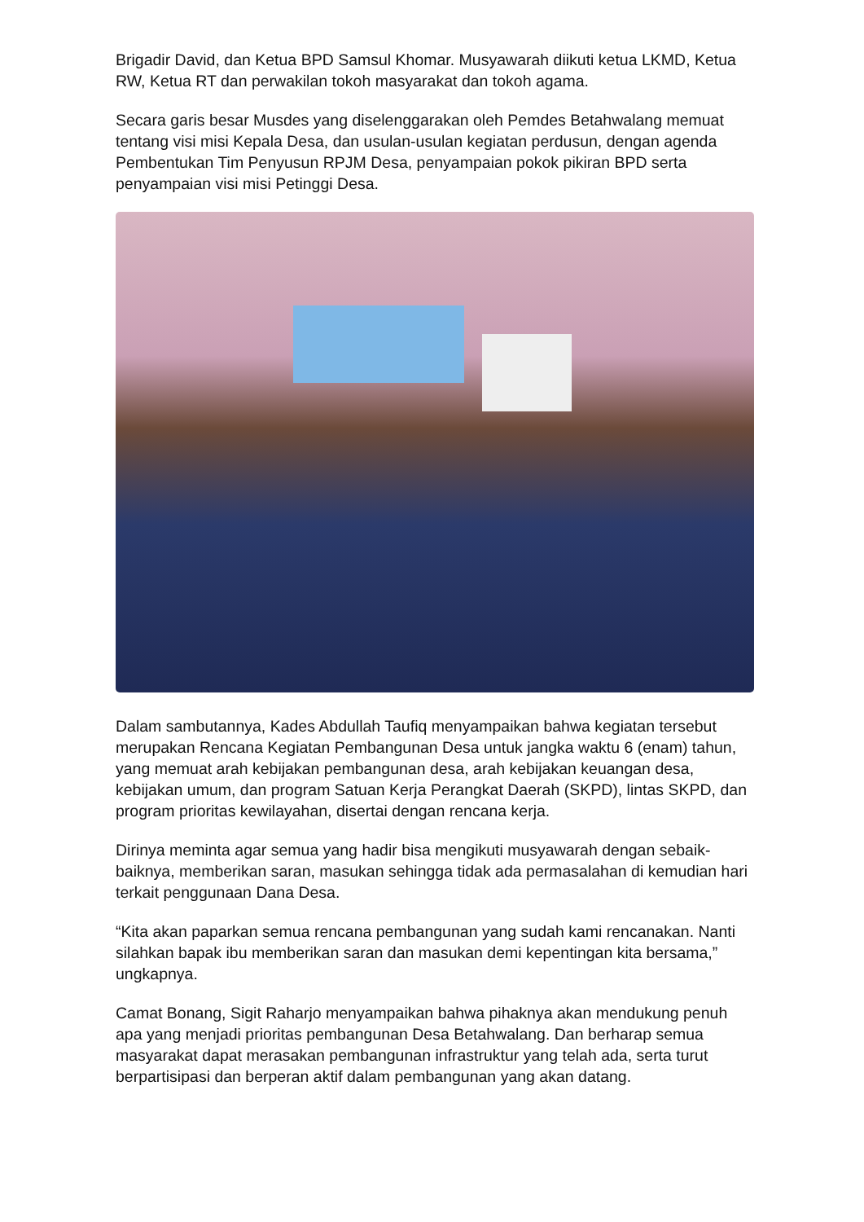Brigadir David, dan Ketua BPD Samsul Khomar. Musyawarah diikuti ketua LKMD, Ketua RW, Ketua RT dan perwakilan tokoh masyarakat dan tokoh agama.
Secara garis besar Musdes yang diselenggarakan oleh Pemdes Betahwalang memuat tentang visi misi Kepala Desa, dan usulan-usulan kegiatan perdusun, dengan agenda Pembentukan Tim Penyusun RPJM Desa, penyampaian pokok pikiran BPD serta penyampaian visi misi Petinggi Desa.
Dalam sambutannya, Kades Abdullah Taufiq menyampaikan bahwa kegiatan tersebut merupakan Rencana Kegiatan Pembangunan Desa untuk jangka waktu 6 (enam) tahun, yang memuat arah kebijakan pembangunan desa, arah kebijakan keuangan desa, kebijakan umum, dan program Satuan Kerja Perangkat Daerah (SKPD), lintas SKPD, dan program prioritas kewilayahan, disertai dengan rencana kerja.
Dirinya meminta agar semua yang hadir bisa mengikuti musyawarah dengan sebaik-baiknya, memberikan saran, masukan sehingga tidak ada permasalahan di kemudian hari terkait penggunaan Dana Desa.
“Kita akan paparkan semua rencana pembangunan yang sudah kami rencanakan. Nanti silahkan bapak ibu memberikan saran dan masukan demi kepentingan kita bersama,” ungkapnya.
Camat Bonang, Sigit Raharjo menyampaikan bahwa pihaknya akan mendukung penuh apa yang menjadi prioritas pembangunan Desa Betahwalang. Dan berharap semua masyarakat dapat merasakan pembangunan infrastruktur yang telah ada, serta turut berpartisipasi dan berperan aktif dalam pembangunan yang akan datang.